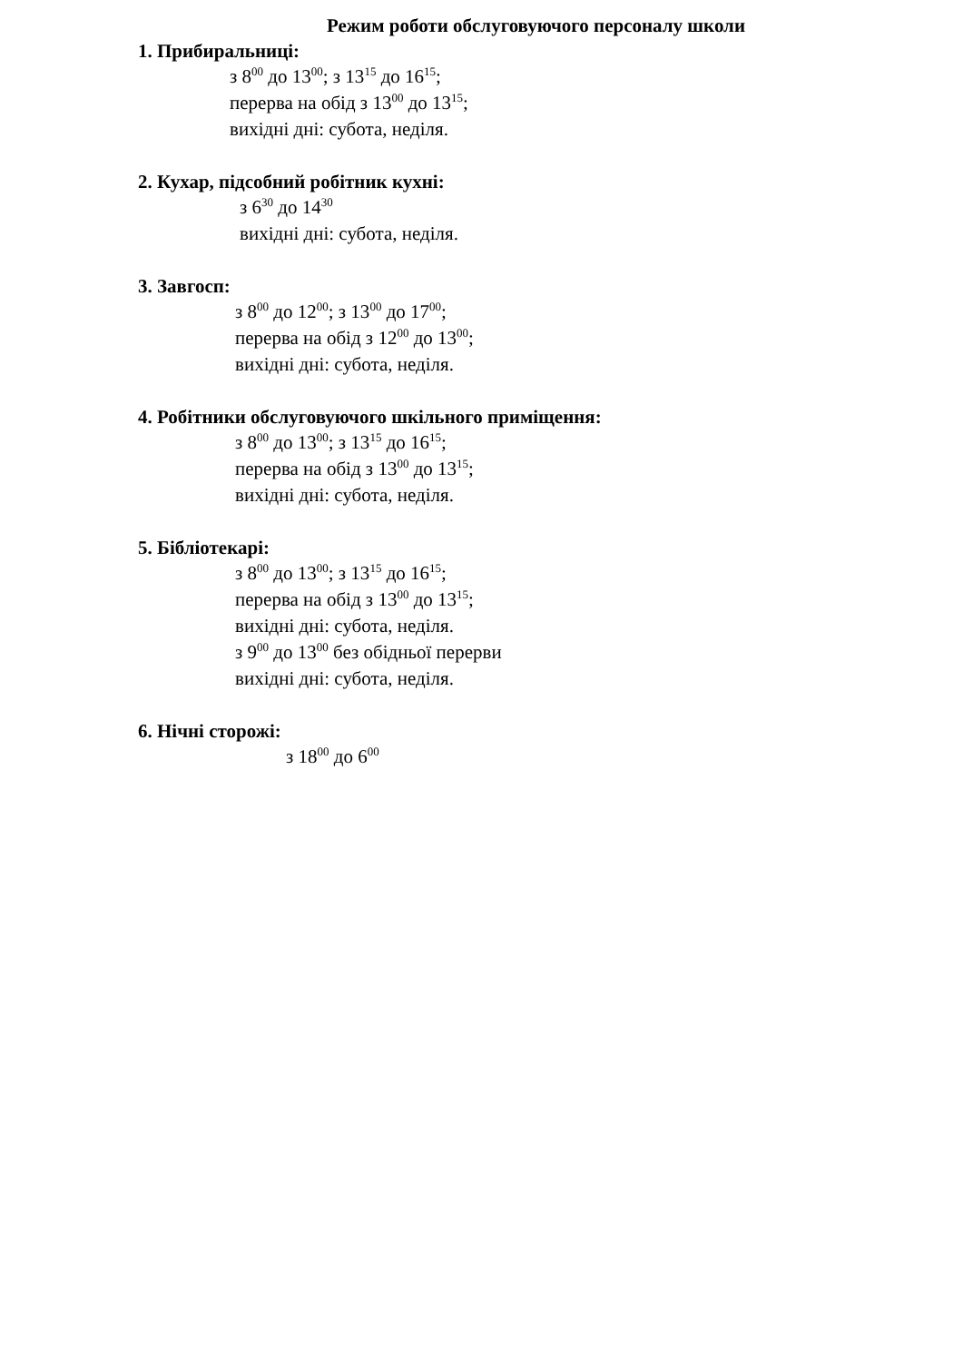Режим роботи обслуговуючого персоналу школи
1. Прибиральниці:
з 8<sup>00</sup> до 13<sup>00</sup>; з 13<sup>15</sup> до 16<sup>15</sup>;
перерва на обід з 13<sup>00</sup> до 13<sup>15</sup>;
вихідні дні: субота, неділя.
2. Кухар, підсобний робітник кухні:
з 6<sup>30</sup> до 14<sup>30</sup>
вихідні дні: субота, неділя.
3. Завгосп:
з 8<sup>00</sup> до 12<sup>00</sup>; з 13<sup>00</sup> до 17<sup>00</sup>;
перерва на обід з 12<sup>00</sup> до 13<sup>00</sup>;
вихідні дні: субота, неділя.
4. Робітники обслуговуючого шкільного приміщення:
з 8<sup>00</sup> до 13<sup>00</sup>; з 13<sup>15</sup> до 16<sup>15</sup>;
перерва на обід з 13<sup>00</sup> до 13<sup>15</sup>;
вихідні дні: субота, неділя.
5. Бібліотекарі:
з 8<sup>00</sup> до 13<sup>00</sup>; з 13<sup>15</sup> до 16<sup>15</sup>;
перерва на обід з 13<sup>00</sup> до 13<sup>15</sup>;
вихідні дні: субота, неділя.
з 9<sup>00</sup> до 13<sup>00</sup> без обідньої перерви
вихідні дні: субота, неділя.
6. Нічні сторожі:
з 18<sup>00</sup> до 6<sup>00</sup>